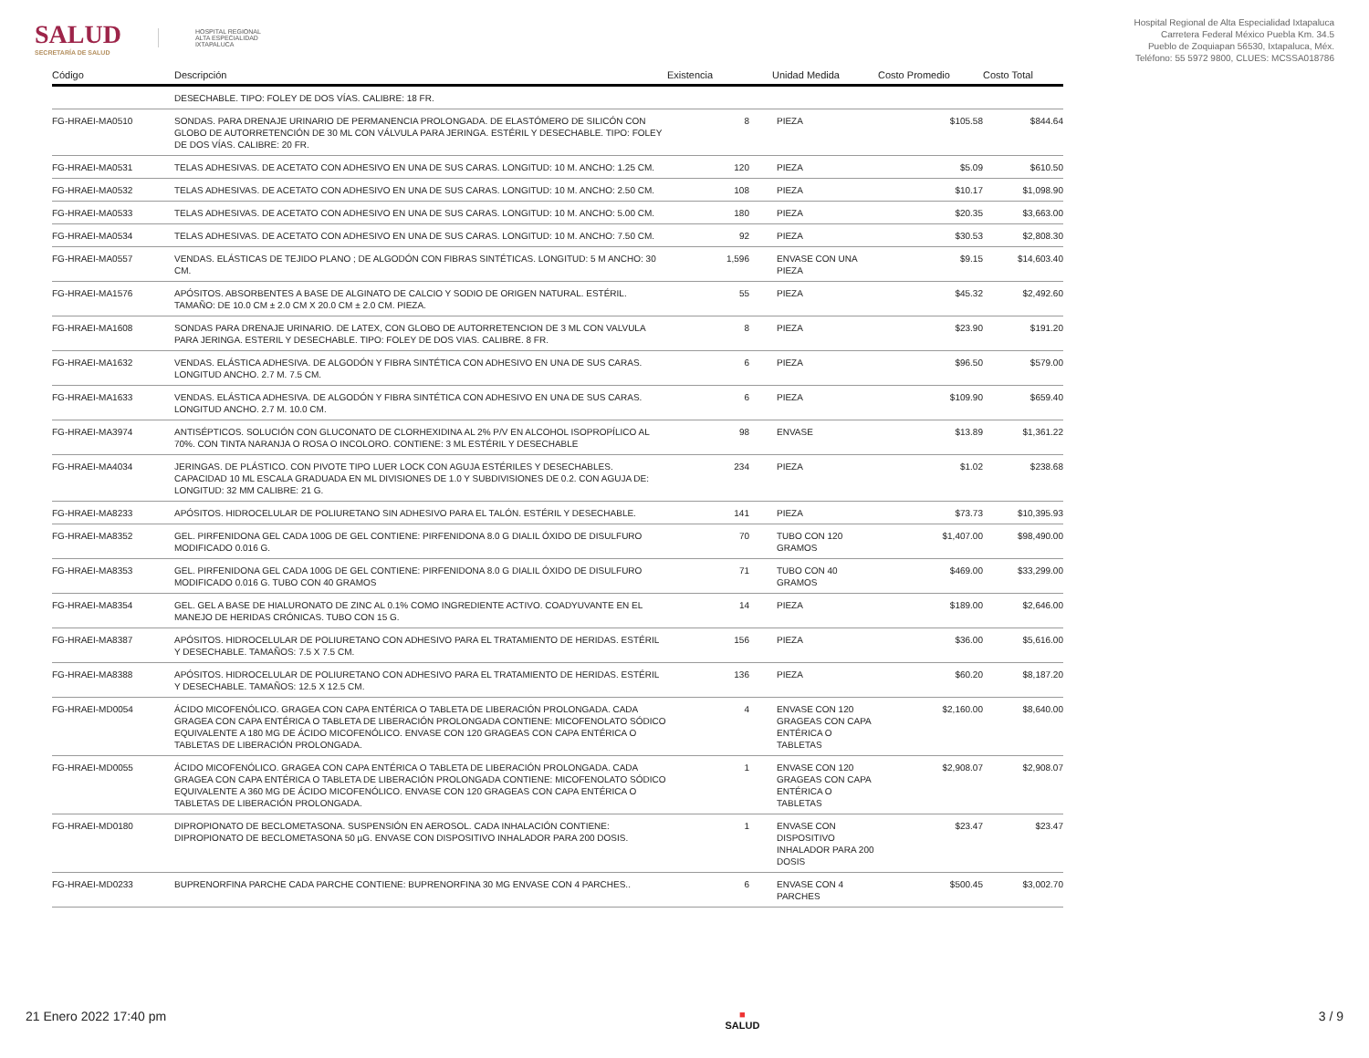SALUD
SECRETARÍA DE SALUD
HOSPITAL REGIONAL
ALTA ESPECIALIDAD
IXTAPALUCA
Hospital Regional de Alta Especialidad Ixtapaluca
Carretera Federal México Puebla Km. 34.5
Pueblo de Zoquiapan 56530, Ixtapaluca, Méx.
Teléfono: 55 5972 9800, CLUES: MCSSA018786
| Código | Descripción | Existencia | Unidad Medida | Costo Promedio | Costo Total |
| --- | --- | --- | --- | --- | --- |
| | DESECHABLE. TIPO: FOLEY DE DOS VÍAS. CALIBRE: 18 FR. | | | | |
| FG-HRAEI-MA0510 | SONDAS. PARA DRENAJE URINARIO DE PERMANENCIA PROLONGADA. DE ELASTÓMERO DE SILICÓN CON GLOBO DE AUTORRETENCIÓN DE 30 ML CON VÁLVULA PARA JERINGA. ESTÉRIL Y DESECHABLE. TIPO: FOLEY DE DOS VÍAS. CALIBRE: 20 FR. | 8 | PIEZA | $105.58 | $844.64 |
| FG-HRAEI-MA0531 | TELAS ADHESIVAS. DE ACETATO CON ADHESIVO EN UNA DE SUS CARAS. LONGITUD: 10 M. ANCHO: 1.25 CM. | 120 | PIEZA | $5.09 | $610.50 |
| FG-HRAEI-MA0532 | TELAS ADHESIVAS. DE ACETATO CON ADHESIVO EN UNA DE SUS CARAS. LONGITUD: 10 M. ANCHO: 2.50 CM. | 108 | PIEZA | $10.17 | $1,098.90 |
| FG-HRAEI-MA0533 | TELAS ADHESIVAS. DE ACETATO CON ADHESIVO EN UNA DE SUS CARAS. LONGITUD: 10 M. ANCHO: 5.00 CM. | 180 | PIEZA | $20.35 | $3,663.00 |
| FG-HRAEI-MA0534 | TELAS ADHESIVAS. DE ACETATO CON ADHESIVO EN UNA DE SUS CARAS. LONGITUD: 10 M. ANCHO: 7.50 CM. | 92 | PIEZA | $30.53 | $2,808.30 |
| FG-HRAEI-MA0557 | VENDAS. ELÁSTICAS DE TEJIDO PLANO ; DE ALGODÓN CON FIBRAS SINTÉTICAS. LONGITUD: 5 M ANCHO: 30 CM. | 1,596 | ENVASE CON UNA PIEZA | $9.15 | $14,603.40 |
| FG-HRAEI-MA1576 | APÓSITOS. ABSORBENTES A BASE DE ALGINATO DE CALCIO Y SODIO DE ORIGEN NATURAL. ESTÉRIL. TAMAÑO: DE 10.0 CM ± 2.0 CM X 20.0 CM ± 2.0 CM. PIEZA. | 55 | PIEZA | $45.32 | $2,492.60 |
| FG-HRAEI-MA1608 | SONDAS PARA DRENAJE URINARIO. DE LATEX, CON GLOBO DE AUTORRETENCION DE 3 ML CON VALVULA PARA JERINGA. ESTERIL Y DESECHABLE. TIPO: FOLEY DE DOS VIAS. CALIBRE. 8 FR. | 8 | PIEZA | $23.90 | $191.20 |
| FG-HRAEI-MA1632 | VENDAS. ELÁSTICA ADHESIVA. DE ALGODÓN Y FIBRA SINTÉTICA CON ADHESIVO EN UNA DE SUS CARAS. LONGITUD ANCHO. 2.7 M. 7.5 CM. | 6 | PIEZA | $96.50 | $579.00 |
| FG-HRAEI-MA1633 | VENDAS. ELÁSTICA ADHESIVA. DE ALGODÓN Y FIBRA SINTÉTICA CON ADHESIVO EN UNA DE SUS CARAS. LONGITUD ANCHO. 2.7 M. 10.0 CM. | 6 | PIEZA | $109.90 | $659.40 |
| FG-HRAEI-MA3974 | ANTISÉPTICOS. SOLUCIÓN CON GLUCONATO DE CLORHEXIDINA AL 2% P/V EN ALCOHOL ISOPROPÍLICO AL 70%. CON TINTA NARANJA O ROSA O INCOLORO. CONTIENE: 3 ML ESTÉRIL Y DESECHABLE | 98 | ENVASE | $13.89 | $1,361.22 |
| FG-HRAEI-MA4034 | JERINGAS. DE PLÁSTICO. CON PIVOTE TIPO LUER LOCK CON AGUJA ESTÉRILES Y DESECHABLES. CAPACIDAD 10 ML ESCALA GRADUADA EN ML DIVISIONES DE 1.0 Y SUBDIVISIONES DE 0.2. CON AGUJA DE: LONGITUD: 32 MM CALIBRE: 21 G. | 234 | PIEZA | $1.02 | $238.68 |
| FG-HRAEI-MA8233 | APÓSITOS. HIDROCELULAR DE POLIURETANO SIN ADHESIVO PARA EL TALÓN. ESTÉRIL Y DESECHABLE. | 141 | PIEZA | $73.73 | $10,395.93 |
| FG-HRAEI-MA8352 | GEL. PIRFENIDONA GEL CADA 100G DE GEL CONTIENE: PIRFENIDONA 8.0 G DIALIL ÓXIDO DE DISULFURO MODIFICADO 0.016 G. | 70 | TUBO CON 120 GRAMOS | $1,407.00 | $98,490.00 |
| FG-HRAEI-MA8353 | GEL. PIRFENIDONA GEL CADA 100G DE GEL CONTIENE: PIRFENIDONA 8.0 G DIALIL ÓXIDO DE DISULFURO MODIFICADO 0.016 G. TUBO CON 40 GRAMOS | 71 | TUBO CON 40 GRAMOS | $469.00 | $33,299.00 |
| FG-HRAEI-MA8354 | GEL. GEL A BASE DE HIALURONATO DE ZINC AL 0.1% COMO INGREDIENTE ACTIVO. COADYUVANTE EN EL MANEJO DE HERIDAS CRÓNICAS. TUBO CON 15 G. | 14 | PIEZA | $189.00 | $2,646.00 |
| FG-HRAEI-MA8387 | APÓSITOS. HIDROCELULAR DE POLIURETANO CON ADHESIVO PARA EL TRATAMIENTO DE HERIDAS. ESTÉRIL Y DESECHABLE. TAMAÑOS: 7.5 X 7.5 CM. | 156 | PIEZA | $36.00 | $5,616.00 |
| FG-HRAEI-MA8388 | APÓSITOS. HIDROCELULAR DE POLIURETANO CON ADHESIVO PARA EL TRATAMIENTO DE HERIDAS. ESTÉRIL Y DESECHABLE. TAMAÑOS: 12.5 X 12.5 CM. | 136 | PIEZA | $60.20 | $8,187.20 |
| FG-HRAEI-MD0054 | ÁCIDO MICOFENÓLICO. GRAGEA CON CAPA ENTÉRICA O TABLETA DE LIBERACIÓN PROLONGADA. CADA GRAGEA CON CAPA ENTÉRICA O TABLETA DE LIBERACIÓN PROLONGADA CONTIENE: MICOFENOLATO SÓDICO EQUIVALENTE A 180 MG DE ÁCIDO MICOFENÓLICO. ENVASE CON 120 GRAGEAS CON CAPA ENTÉRICA O TABLETAS DE LIBERACIÓN PROLONGADA. | 4 | ENVASE CON 120 GRAGEAS CON CAPA ENTÉRICA O TABLETAS | $2,160.00 | $8,640.00 |
| FG-HRAEI-MD0055 | ÁCIDO MICOFENÓLICO. GRAGEA CON CAPA ENTÉRICA O TABLETA DE LIBERACIÓN PROLONGADA. CADA GRAGEA CON CAPA ENTÉRICA O TABLETA DE LIBERACIÓN PROLONGADA CONTIENE: MICOFENOLATO SÓDICO EQUIVALENTE A 360 MG DE ÁCIDO MICOFENÓLICO. ENVASE CON 120 GRAGEAS CON CAPA ENTÉRICA O TABLETAS DE LIBERACIÓN PROLONGADA. | 1 | ENVASE CON 120 GRAGEAS CON CAPA ENTÉRICA O TABLETAS | $2,908.07 | $2,908.07 |
| FG-HRAEI-MD0180 | DIPROPIONATO DE BECLOMETASONA. SUSPENSIÓN EN AEROSOL. CADA INHALACIÓN CONTIENE: DIPROPIONATO DE BECLOMETASONA 50 µG. ENVASE CON DISPOSITIVO INHALADOR PARA 200 DOSIS. | 1 | ENVASE CON DISPOSITIVO INHALADOR PARA 200 DOSIS | $23.47 | $23.47 |
| FG-HRAEI-MD0233 | BUPRENORFINA PARCHE CADA PARCHE CONTIENE: BUPRENORFINA 30 MG ENVASE CON 4 PARCHES.. | 6 | ENVASE CON 4 PARCHES | $500.45 | $3,002.70 |
21 Enero 2022 17:40 pm ■
SALUD 3 / 9